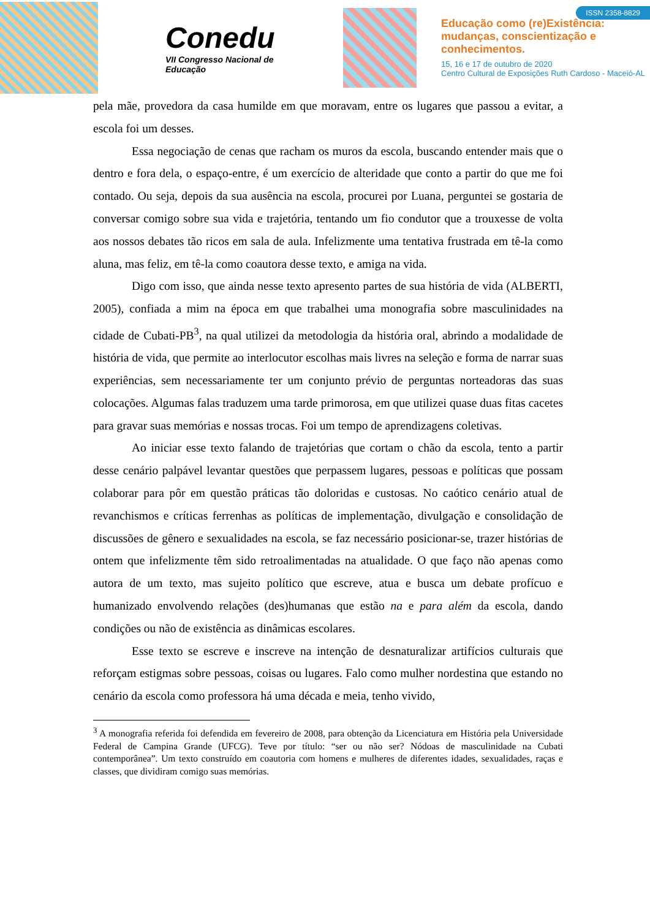Conedu
VII Congresso Nacional de Educação
Educação como (re)Existência:
mudanças, conscientização e
conhecimentos.
15, 16 e 17 de outubro de 2020
Centro Cultural de Exposições Ruth Cardoso - Maceió-AL
ISSN 2358-8829
pela mãe, provedora da casa humilde em que moravam, entre os lugares que passou a evitar, a escola foi um desses.
Essa negociação de cenas que racham os muros da escola, buscando entender mais que o dentro e fora dela, o espaço-entre, é um exercício de alteridade que conto a partir do que me foi contado. Ou seja, depois da sua ausência na escola, procurei por Luana, perguntei se gostaria de conversar comigo sobre sua vida e trajetória, tentando um fio condutor que a trouxesse de volta aos nossos debates tão ricos em sala de aula. Infelizmente uma tentativa frustrada em tê-la como aluna, mas feliz, em tê-la como coautora desse texto, e amiga na vida.
Digo com isso, que ainda nesse texto apresento partes de sua história de vida (ALBERTI, 2005), confiada a mim na época em que trabalhei uma monografia sobre masculinidades na cidade de Cubati-PB<sup>3</sup>, na qual utilizei da metodologia da história oral, abrindo a modalidade de história de vida, que permite ao interlocutor escolhas mais livres na seleção e forma de narrar suas experiências, sem necessariamente ter um conjunto prévio de perguntas norteadoras das suas colocações. Algumas falas traduzem uma tarde primorosa, em que utilizei quase duas fitas cacetes para gravar suas memórias e nossas trocas. Foi um tempo de aprendizagens coletivas.
Ao iniciar esse texto falando de trajetórias que cortam o chão da escola, tento a partir desse cenário palpável levantar questões que perpassem lugares, pessoas e políticas que possam colaborar para pôr em questão práticas tão doloridas e custosas. No caótico cenário atual de revanchismos e críticas ferrenhas as políticas de implementação, divulgação e consolidação de discussões de gênero e sexualidades na escola, se faz necessário posicionar-se, trazer histórias de ontem que infelizmente têm sido retroalimentadas na atualidade. O que faço não apenas como autora de um texto, mas sujeito político que escreve, atua e busca um debate profícuo e humanizado envolvendo relações (des)humanas que estão na e para além da escola, dando condições ou não de existência as dinâmicas escolares.
Esse texto se escreve e inscreve na intenção de desnaturalizar artifícios culturais que reforçam estigmas sobre pessoas, coisas ou lugares. Falo como mulher nordestina que estando no cenário da escola como professora há uma década e meia, tenho vivido,
<sup>3</sup> A monografia referida foi defendida em fevereiro de 2008, para obtenção da Licenciatura em História pela Universidade Federal de Campina Grande (UFCG). Teve por título: “ser ou não ser? Nódoas de masculinidade na Cubati contemporânea”. Um texto construído em coautoria com homens e mulheres de diferentes idades, sexualidades, raças e classes, que dividiram comigo suas memórias.